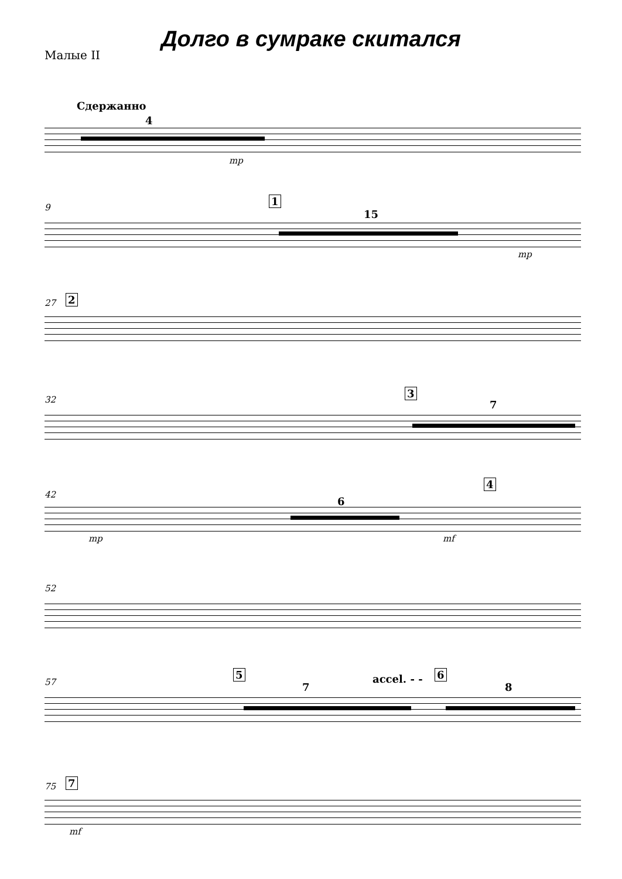Долго в сумраке скитался
Малые II
Сдержанно
4
mp
9
1
15
mp
27 2
32
3
7
42
4
6
mp mf
52
57
5
7
accel. - - 6
8
75 7
mf